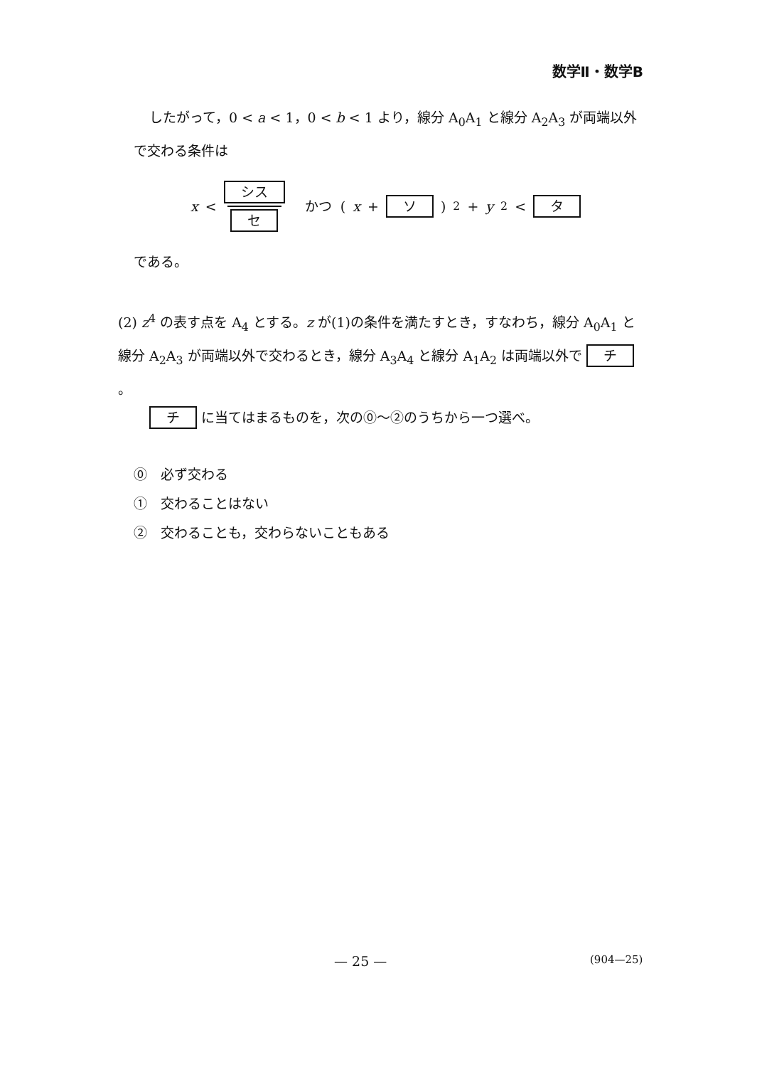数学Ⅱ・数学B
したがって，0 < a < 1，0 < b < 1 より，線分 A<sub>0</sub>A<sub>1</sub> と線分 A<sub>2</sub>A<sub>3</sub> が両端以外で交わる条件は
x < シス セ かつ (x + ソ)<sup>2</sup> + y<sup>2</sup> < タ
である。
(2) z<sup>4</sup> の表す点を A<sub>4</sub> とする。z が(1)の条件を満たすとき，すなわち，線分 A<sub>0</sub>A<sub>1</sub> と線分 A<sub>2</sub>A<sub>3</sub> が両端以外で交わるとき，線分 A<sub>3</sub>A<sub>4</sub> と線分 A<sub>1</sub>A<sub>2</sub> は両端以外で チ 。
チ に当てはまるものを，次の⓪～②のうちから一つ選べ。
⓪　必ず交わる
①　交わることはない
②　交わることも，交わらないこともある
— 25 — (904—25)